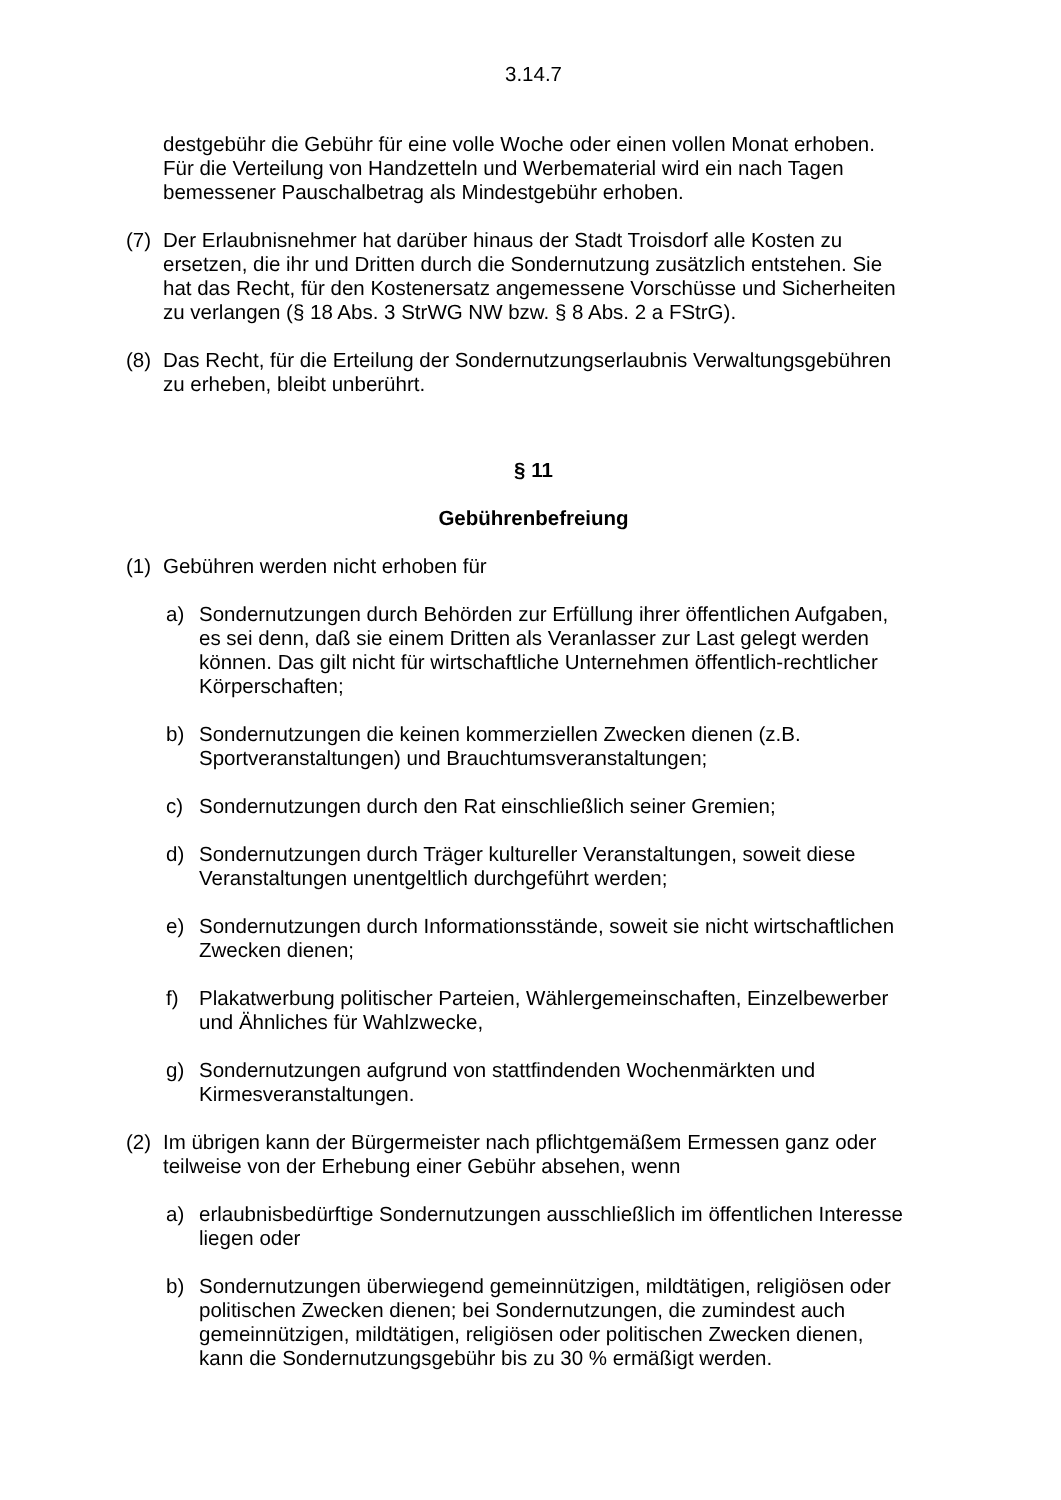3.14.7
destgebühr die Gebühr für eine volle Woche oder einen vollen Monat erhoben. Für die Verteilung von Handzetteln und Werbematerial wird ein nach Tagen bemessener Pauschalbetrag als Mindestgebühr erhoben.
(7) Der Erlaubnisnehmer hat darüber hinaus der Stadt Troisdorf alle Kosten zu ersetzen, die ihr und Dritten durch die Sondernutzung zusätzlich entstehen. Sie hat das Recht, für den Kostenersatz angemessene Vorschüsse und Sicherheiten zu verlangen (§ 18 Abs. 3 StrWG NW bzw. § 8 Abs. 2 a FStrG).
(8) Das Recht, für die Erteilung der Sondernutzungserlaubnis Verwaltungsgebühren zu erheben, bleibt unberührt.
§ 11
Gebührenbefreiung
(1) Gebühren werden nicht erhoben für
a) Sondernutzungen durch Behörden zur Erfüllung ihrer öffentlichen Aufgaben, es sei denn, daß sie einem Dritten als Veranlasser zur Last gelegt werden können. Das gilt nicht für wirtschaftliche Unternehmen öffentlich-rechtlicher Körperschaften;
b) Sondernutzungen die keinen kommerziellen Zwecken dienen (z.B. Sportveranstaltungen) und Brauchtumsveranstaltungen;
c) Sondernutzungen durch den Rat einschließlich seiner Gremien;
d) Sondernutzungen durch Träger kultureller Veranstaltungen, soweit diese Veranstaltungen unentgeltlich durchgeführt werden;
e) Sondernutzungen durch Informationsstände, soweit sie nicht wirtschaftlichen Zwecken dienen;
f) Plakatwerbung politischer Parteien, Wählergemeinschaften, Einzelbewerber und Ähnliches für Wahlzwecke,
g) Sondernutzungen aufgrund von stattfindenden Wochenmärkten und Kirmesveranstaltungen.
(2) Im übrigen kann der Bürgermeister nach pflichtgemäßem Ermessen ganz oder teilweise von der Erhebung einer Gebühr absehen, wenn
a) erlaubnisbedürftige Sondernutzungen ausschließlich im öffentlichen Interesse liegen oder
b) Sondernutzungen überwiegend gemeinnützigen, mildtätigen, religiösen oder politischen Zwecken dienen; bei Sondernutzungen, die zumindest auch gemeinnützigen, mildtätigen, religiösen oder politischen Zwecken dienen, kann die Sondernutzungsgebühr bis zu 30 % ermäßigt werden.